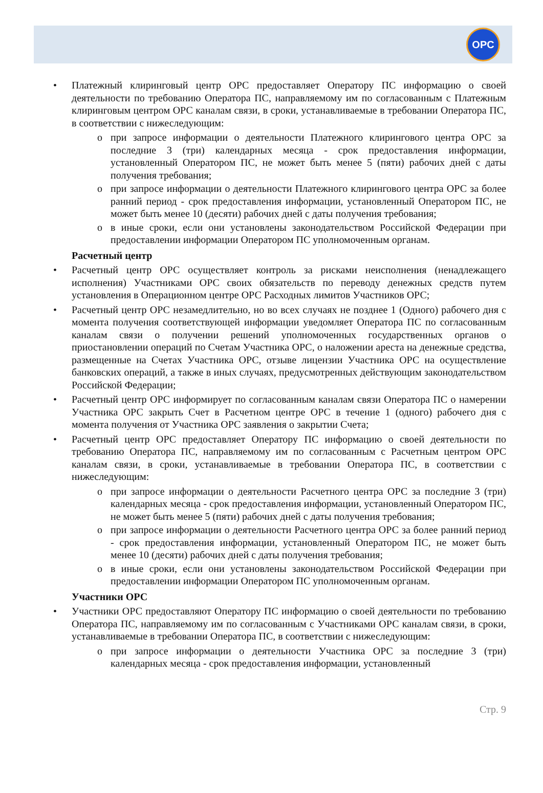OPC
• Платежный клиринговый центр ОРС предоставляет Оператору ПС информацию о своей деятельности по требованию Оператора ПС, направляемому им по согласованным с Платежным клиринговым центром ОРС каналам связи, в сроки, устанавливаемые в требовании Оператора ПС, в соответствии с нижеследующим:
o при запросе информации о деятельности Платежного клирингового центра ОРС за последние 3 (три) календарных месяца - срок предоставления информации, установленный Оператором ПС, не может быть менее 5 (пяти) рабочих дней с даты получения требования;
o при запросе информации о деятельности Платежного клирингового центра ОРС за более ранний период - срок предоставления информации, установленный Оператором ПС, не может быть менее 10 (десяти) рабочих дней с даты получения требования;
o в иные сроки, если они установлены законодательством Российской Федерации при предоставлении информации Оператором ПС уполномоченным органам.
Расчетный центр
• Расчетный центр ОРС осуществляет контроль за рисками неисполнения (ненадлежащего исполнения) Участниками ОРС своих обязательств по переводу денежных средств путем установления в Операционном центре ОРС Расходных лимитов Участников ОРС;
• Расчетный центр ОРС незамедлительно, но во всех случаях не позднее 1 (Одного) рабочего дня с момента получения соответствующей информации уведомляет Оператора ПС по согласованным каналам связи о получении решений уполномоченных государственных органов о приостановлении операций по Счетам Участника ОРС, о наложении ареста на денежные средства, размещенные на Счетах Участника ОРС, отзыве лицензии Участника ОРС на осуществление банковских операций, а также в иных случаях, предусмотренных действующим законодательством Российской Федерации;
• Расчетный центр ОРС информирует по согласованным каналам связи Оператора ПС о намерении Участника ОРС закрыть Счет в Расчетном центре ОРС в течение 1 (одного) рабочего дня с момента получения от Участника ОРС заявления о закрытии Счета;
• Расчетный центр ОРС предоставляет Оператору ПС информацию о своей деятельности по требованию Оператора ПС, направляемому им по согласованным с Расчетным центром ОРС каналам связи, в сроки, устанавливаемые в требовании Оператора ПС, в соответствии с нижеследующим:
o при запросе информации о деятельности Расчетного центра ОРС за последние 3 (три) календарных месяца - срок предоставления информации, установленный Оператором ПС, не может быть менее 5 (пяти) рабочих дней с даты получения требования;
o при запросе информации о деятельности Расчетного центра ОРС за более ранний период - срок предоставления информации, установленный Оператором ПС, не может быть менее 10 (десяти) рабочих дней с даты получения требования;
o в иные сроки, если они установлены законодательством Российской Федерации при предоставлении информации Оператором ПС уполномоченным органам.
Участники ОРС
• Участники ОРС предоставляют Оператору ПС информацию о своей деятельности по требованию Оператора ПС, направляемому им по согласованным с Участниками ОРС каналам связи, в сроки, устанавливаемые в требовании Оператора ПС, в соответствии с нижеследующим:
o при запросе информации о деятельности Участника ОРС за последние 3 (три) календарных месяца - срок предоставления информации, установленный
Стр. 9